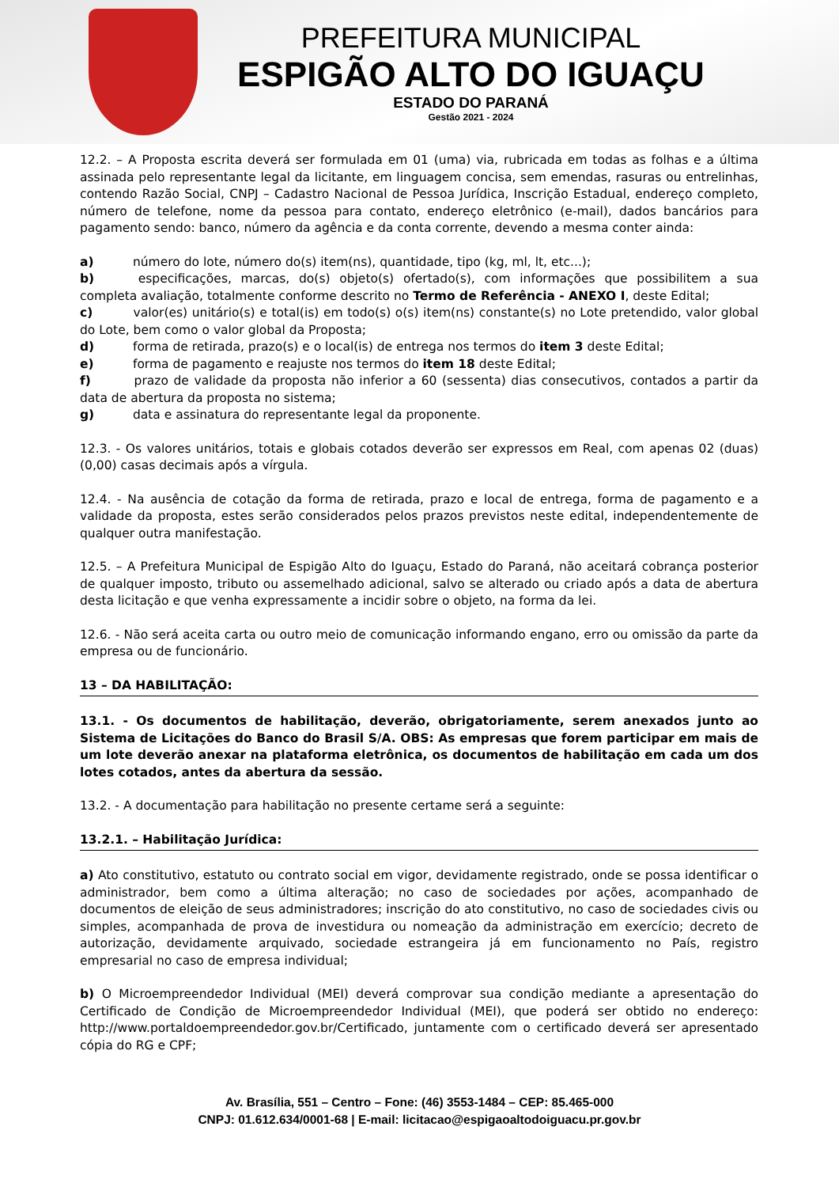PREFEITURA MUNICIPAL
ESPIGÃO ALTO DO IGUAÇU
ESTADO DO PARANÁ
Gestão 2021 - 2024
12.2. – A Proposta escrita deverá ser formulada em 01 (uma) via, rubricada em todas as folhas e a última assinada pelo representante legal da licitante, em linguagem concisa, sem emendas, rasuras ou entrelinhas, contendo Razão Social, CNPJ – Cadastro Nacional de Pessoa Jurídica, Inscrição Estadual, endereço completo, número de telefone, nome da pessoa para contato, endereço eletrônico (e-mail), dados bancários para pagamento sendo: banco, número da agência e da conta corrente, devendo a mesma conter ainda:
a) número do lote, número do(s) item(ns), quantidade, tipo (kg, ml, lt, etc...);
b) especificações, marcas, do(s) objeto(s) ofertado(s), com informações que possibilitem a sua completa avaliação, totalmente conforme descrito no Termo de Referência - ANEXO I, deste Edital;
c) valor(es) unitário(s) e total(is) em todo(s) o(s) item(ns) constante(s) no Lote pretendido, valor global do Lote, bem como o valor global da Proposta;
d) forma de retirada, prazo(s) e o local(is) de entrega nos termos do item 3 deste Edital;
e) forma de pagamento e reajuste nos termos do item 18 deste Edital;
f) prazo de validade da proposta não inferior a 60 (sessenta) dias consecutivos, contados a partir da data de abertura da proposta no sistema;
g) data e assinatura do representante legal da proponente.
12.3. - Os valores unitários, totais e globais cotados deverão ser expressos em Real, com apenas 02 (duas) (0,00) casas decimais após a vírgula.
12.4. - Na ausência de cotação da forma de retirada, prazo e local de entrega, forma de pagamento e a validade da proposta, estes serão considerados pelos prazos previstos neste edital, independentemente de qualquer outra manifestação.
12.5. – A Prefeitura Municipal de Espigão Alto do Iguaçu, Estado do Paraná, não aceitará cobrança posterior de qualquer imposto, tributo ou assemelhado adicional, salvo se alterado ou criado após a data de abertura desta licitação e que venha expressamente a incidir sobre o objeto, na forma da lei.
12.6. - Não será aceita carta ou outro meio de comunicação informando engano, erro ou omissão da parte da empresa ou de funcionário.
13 – DA HABILITAÇÃO:
13.1. - Os documentos de habilitação, deverão, obrigatoriamente, serem anexados junto ao Sistema de Licitações do Banco do Brasil S/A. OBS: As empresas que forem participar em mais de um lote deverão anexar na plataforma eletrônica, os documentos de habilitação em cada um dos lotes cotados, antes da abertura da sessão.
13.2. - A documentação para habilitação no presente certame será a seguinte:
13.2.1. – Habilitação Jurídica:
a) Ato constitutivo, estatuto ou contrato social em vigor, devidamente registrado, onde se possa identificar o administrador, bem como a última alteração; no caso de sociedades por ações, acompanhado de documentos de eleição de seus administradores; inscrição do ato constitutivo, no caso de sociedades civis ou simples, acompanhada de prova de investidura ou nomeação da administração em exercício; decreto de autorização, devidamente arquivado, sociedade estrangeira já em funcionamento no País, registro empresarial no caso de empresa individual;
b) O Microempreendedor Individual (MEI) deverá comprovar sua condição mediante a apresentação do Certificado de Condição de Microempreendedor Individual (MEI), que poderá ser obtido no endereço: http://www.portaldoempreendedor.gov.br/Certificado, juntamente com o certificado deverá ser apresentado cópia do RG e CPF;
Av. Brasília, 551 – Centro – Fone: (46) 3553-1484 – CEP: 85.465-000
CNPJ: 01.612.634/0001-68 | E-mail: licitacao@espigaoaltodoiguacu.pr.gov.br